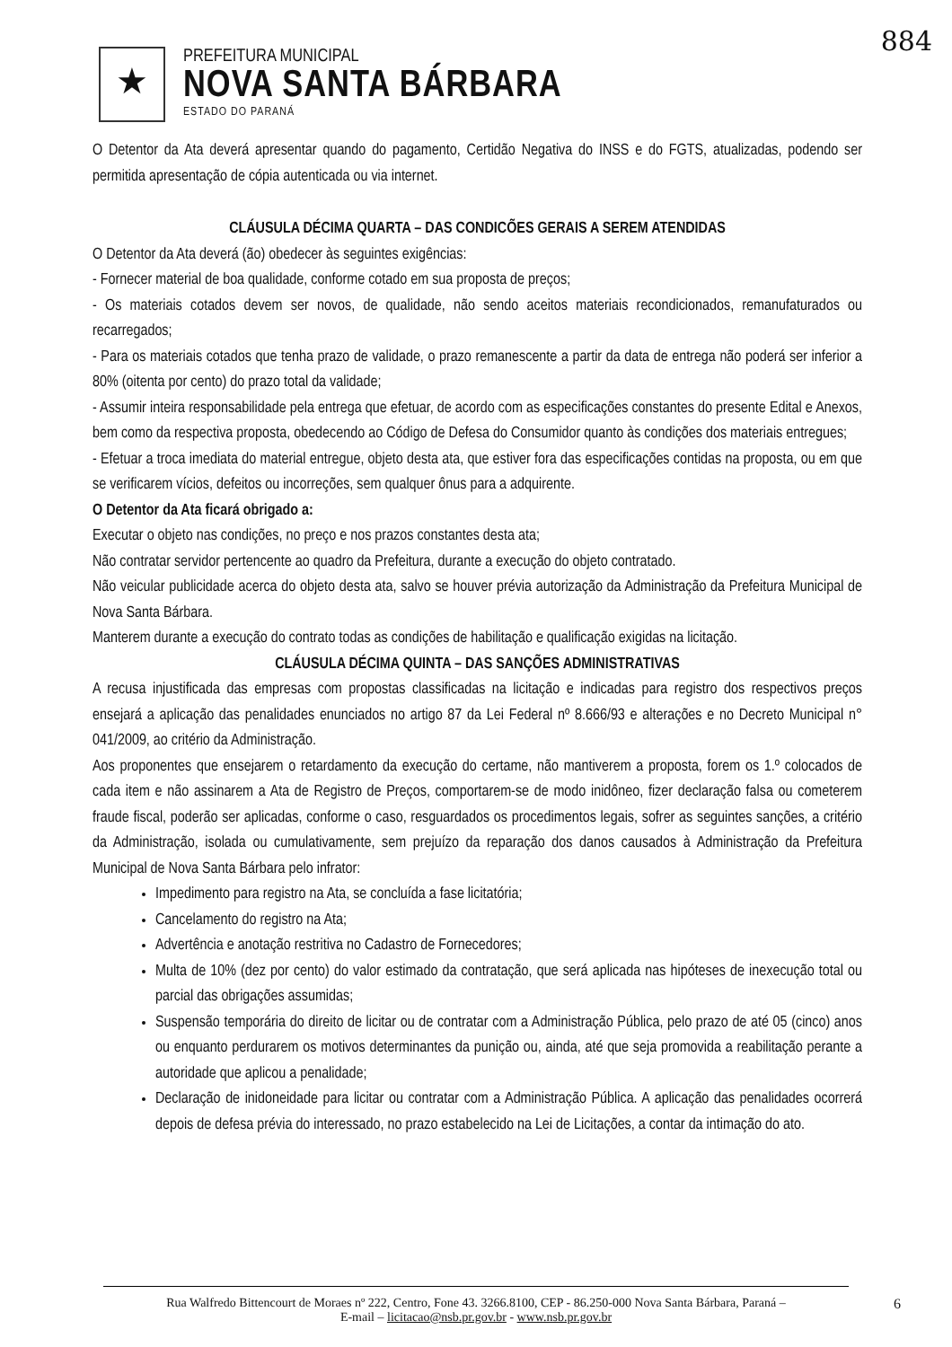884
★
PREFEITURA MUNICIPAL
NOVA SANTA BÁRBARA
ESTADO DO PARANÁ
O Detentor da Ata deverá apresentar quando do pagamento, Certidão Negativa do INSS e do FGTS, atualizadas, podendo ser permitida apresentação de cópia autenticada ou via internet.
CLÁUSULA DÉCIMA QUARTA – DAS CONDICÕES GERAIS A SEREM ATENDIDAS
O Detentor da Ata deverá (ão) obedecer às seguintes exigências:
- Fornecer material de boa qualidade, conforme cotado em sua proposta de preços;
- Os materiais cotados devem ser novos, de qualidade, não sendo aceitos materiais recondicionados, remanufaturados ou recarregados;
- Para os materiais cotados que tenha prazo de validade, o prazo remanescente a partir da data de entrega não poderá ser inferior a 80% (oitenta por cento) do prazo total da validade;
- Assumir inteira responsabilidade pela entrega que efetuar, de acordo com as especificações constantes do presente Edital e Anexos, bem como da respectiva proposta, obedecendo ao Código de Defesa do Consumidor quanto às condições dos materiais entregues;
- Efetuar a troca imediata do material entregue, objeto desta ata, que estiver fora das especificações contidas na proposta, ou em que se verificarem vícios, defeitos ou incorreções, sem qualquer ônus para a adquirente.
O Detentor da Ata ficará obrigado a:
Executar o objeto nas condições, no preço e nos prazos constantes desta ata;
Não contratar servidor pertencente ao quadro da Prefeitura, durante a execução do objeto contratado.
Não veicular publicidade acerca do objeto desta ata, salvo se houver prévia autorização da Administração da Prefeitura Municipal de Nova Santa Bárbara.
Manterem durante a execução do contrato todas as condições de habilitação e qualificação exigidas na licitação.
CLÁUSULA DÉCIMA QUINTA – DAS SANÇÕES ADMINISTRATIVAS
A recusa injustificada das empresas com propostas classificadas na licitação e indicadas para registro dos respectivos preços ensejará a aplicação das penalidades enunciados no artigo 87 da Lei Federal nº 8.666/93 e alterações e no Decreto Municipal n° 041/2009, ao critério da Administração.
Aos proponentes que ensejarem o retardamento da execução do certame, não mantiverem a proposta, forem os 1.º colocados de cada item e não assinarem a Ata de Registro de Preços, comportarem-se de modo inidôneo, fizer declaração falsa ou cometerem fraude fiscal, poderão ser aplicadas, conforme o caso, resguardados os procedimentos legais, sofrer as seguintes sanções, a critério da Administração, isolada ou cumulativamente, sem prejuízo da reparação dos danos causados à Administração da Prefeitura Municipal de Nova Santa Bárbara pelo infrator:
Impedimento para registro na Ata, se concluída a fase licitatória;
Cancelamento do registro na Ata;
Advertência e anotação restritiva no Cadastro de Fornecedores;
Multa de 10% (dez por cento) do valor estimado da contratação, que será aplicada nas hipóteses de inexecução total ou parcial das obrigações assumidas;
Suspensão temporária do direito de licitar ou de contratar com a Administração Pública, pelo prazo de até 05 (cinco) anos ou enquanto perdurarem os motivos determinantes da punição ou, ainda, até que seja promovida a reabilitação perante a autoridade que aplicou a penalidade;
Declaração de inidoneidade para licitar ou contratar com a Administração Pública. A aplicação das penalidades ocorrerá depois de defesa prévia do interessado, no prazo estabelecido na Lei de Licitações, a contar da intimação do ato.
Rua Walfredo Bittencourt de Moraes nº 222, Centro, Fone 43. 3266.8100, CEP - 86.250-000 Nova Santa Bárbara, Paraná –
E-mail – licitacao@nsb.pr.gov.br - www.nsb.pr.gov.br
6